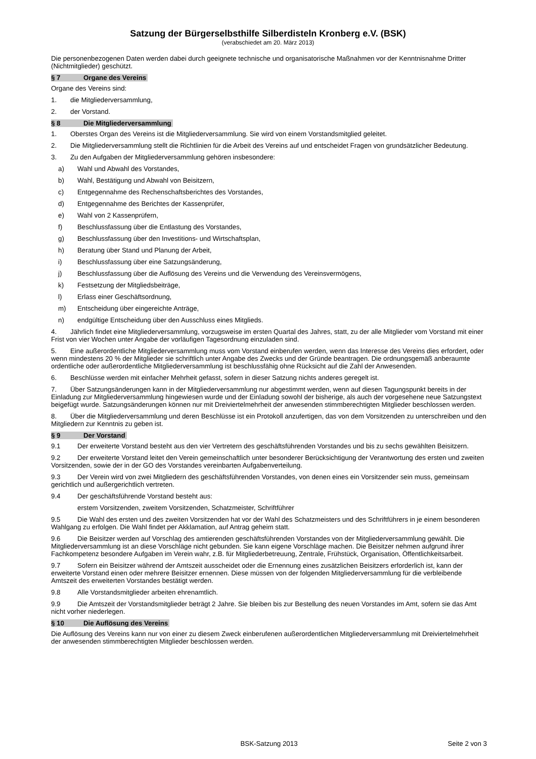Satzung der Bürgerselbsthilfe Silberdisteln Kronberg e.V. (BSK)
(verabschiedet am 20. März 2013)
Die personenbezogenen Daten werden dabei durch geeignete technische und organisatorische Maßnahmen vor der Kenntnisnahme Dritter (Nichtmitglieder) geschützt.
§ 7 Organe des Vereins
Organe des Vereins sind:
1. die Mitgliederversammlung,
2. der Vorstand.
§ 8 Die Mitgliederversammlung
1. Oberstes Organ des Vereins ist die Mitgliederversammlung. Sie wird von einem Vorstandsmitglied geleitet.
2. Die Mitgliederversammlung stellt die Richtlinien für die Arbeit des Vereins auf und entscheidet Fragen von grundsätzlicher Bedeutung.
3. Zu den Aufgaben der Mitgliederversammlung gehören insbesondere:
a) Wahl und Abwahl des Vorstandes,
b) Wahl, Bestätigung und Abwahl von Beisitzern,
c) Entgegennahme des Rechenschaftsberichtes des Vorstandes,
d) Entgegennahme des Berichtes der Kassenprüfer,
e) Wahl von 2 Kassenprüfern,
f) Beschlussfassung über die Entlastung des Vorstandes,
g) Beschlussfassung über den Investitions- und Wirtschaftsplan,
h) Beratung über Stand und Planung der Arbeit,
i) Beschlussfassung über eine Satzungsänderung,
j) Beschlussfassung über die Auflösung des Vereins und die Verwendung des Vereinsvermögens,
k) Festsetzung der Mitgliedsbeiträge,
l) Erlass einer Geschäftsordnung,
m) Entscheidung über eingereichte Anträge,
n) endgültige Entscheidung über den Ausschluss eines Mitglieds.
4. Jährlich findet eine Mitgliederversammlung, vorzugsweise im ersten Quartal des Jahres, statt, zu der alle Mitglieder vom Vorstand mit einer Frist von vier Wochen unter Angabe der vorläufigen Tagesordnung einzuladen sind.
5. Eine außerordentliche Mitgliederversammlung muss vom Vorstand einberufen werden, wenn das Interesse des Vereins dies erfordert, oder wenn mindestens 20 % der Mitglieder sie schriftlich unter Angabe des Zwecks und der Gründe beantragen. Die ordnungsgemäß anberaumte ordentliche oder außerordentliche Mitgliederversammlung ist beschlussfähig ohne Rücksicht auf die Zahl der Anwesenden.
6. Beschlüsse werden mit einfacher Mehrheit gefasst, sofern in dieser Satzung nichts anderes geregelt ist.
7. Über Satzungsänderungen kann in der Mitgliederversammlung nur abgestimmt werden, wenn auf diesen Tagungspunkt bereits in der Einladung zur Mitgliederversammlung hingewiesen wurde und der Einladung sowohl der bisherige, als auch der vorgesehene neue Satzungstext beigefügt wurde. Satzungsänderungen können nur mit Dreiviertelmehrheit der anwesenden stimmberechtigten Mitglieder beschlossen werden.
8. Über die Mitgliederversammlung und deren Beschlüsse ist ein Protokoll anzufertigen, das von dem Vorsitzenden zu unterschreiben und den Mitgliedern zur Kenntnis zu geben ist.
§ 9 Der Vorstand
9.1 Der erweiterte Vorstand besteht aus den vier Vertretern des geschäftsführenden Vorstandes und bis zu sechs gewählten Beisitzern.
9.2 Der erweiterte Vorstand leitet den Verein gemeinschaftlich unter besonderer Berücksichtigung der Verantwortung des ersten und zweiten Vorsitzenden, sowie der in der GO des Vorstandes vereinbarten Aufgabenverteilung.
9.3 Der Verein wird von zwei Mitgliedern des geschäftsführenden Vorstandes, von denen eines ein Vorsitzender sein muss, gemeinsam gerichtlich und außergerichtlich vertreten.
9.4 Der geschäftsführende Vorstand besteht aus:
erstem Vorsitzenden, zweitem Vorsitzenden, Schatzmeister, Schriftführer
9.5 Die Wahl des ersten und des zweiten Vorsitzenden hat vor der Wahl des Schatzmeisters und des Schriftführers in je einem besonderen Wahlgang zu erfolgen. Die Wahl findet per Akklamation, auf Antrag geheim statt.
9.6 Die Beisitzer werden auf Vorschlag des amtierenden geschäftsführenden Vorstandes von der Mitgliederversammlung gewählt. Die Mitgliederversammlung ist an diese Vorschläge nicht gebunden. Sie kann eigene Vorschläge machen. Die Beisitzer nehmen aufgrund ihrer Fachkompetenz besondere Aufgaben im Verein wahr, z.B. für Mitgliederbetreuung, Zentrale, Frühstück, Organisation, Öffentlichkeitsarbeit.
9.7 Sofern ein Beisitzer während der Amtszeit ausscheidet oder die Ernennung eines zusätzlichen Beisitzers erforderlich ist, kann der erweiterte Vorstand einen oder mehrere Beisitzer ernennen. Diese müssen von der folgenden Mitgliederversammlung für die verbleibende Amtszeit des erweiterten Vorstandes bestätigt werden.
9.8 Alle Vorstandsmitglieder arbeiten ehrenamtlich.
9.9 Die Amtszeit der Vorstandsmitglieder beträgt 2 Jahre. Sie bleiben bis zur Bestellung des neuen Vorstandes im Amt, sofern sie das Amt nicht vorher niederlegen.
§ 10 Die Auflösung des Vereins
Die Auflösung des Vereins kann nur von einer zu diesem Zweck einberufenen außerordentlichen Mitgliederversammlung mit Dreiviertelmehrheit der anwesenden stimmberechtigten Mitglieder beschlossen werden.
BSK-Satzung 2013
Seite 2 von 3